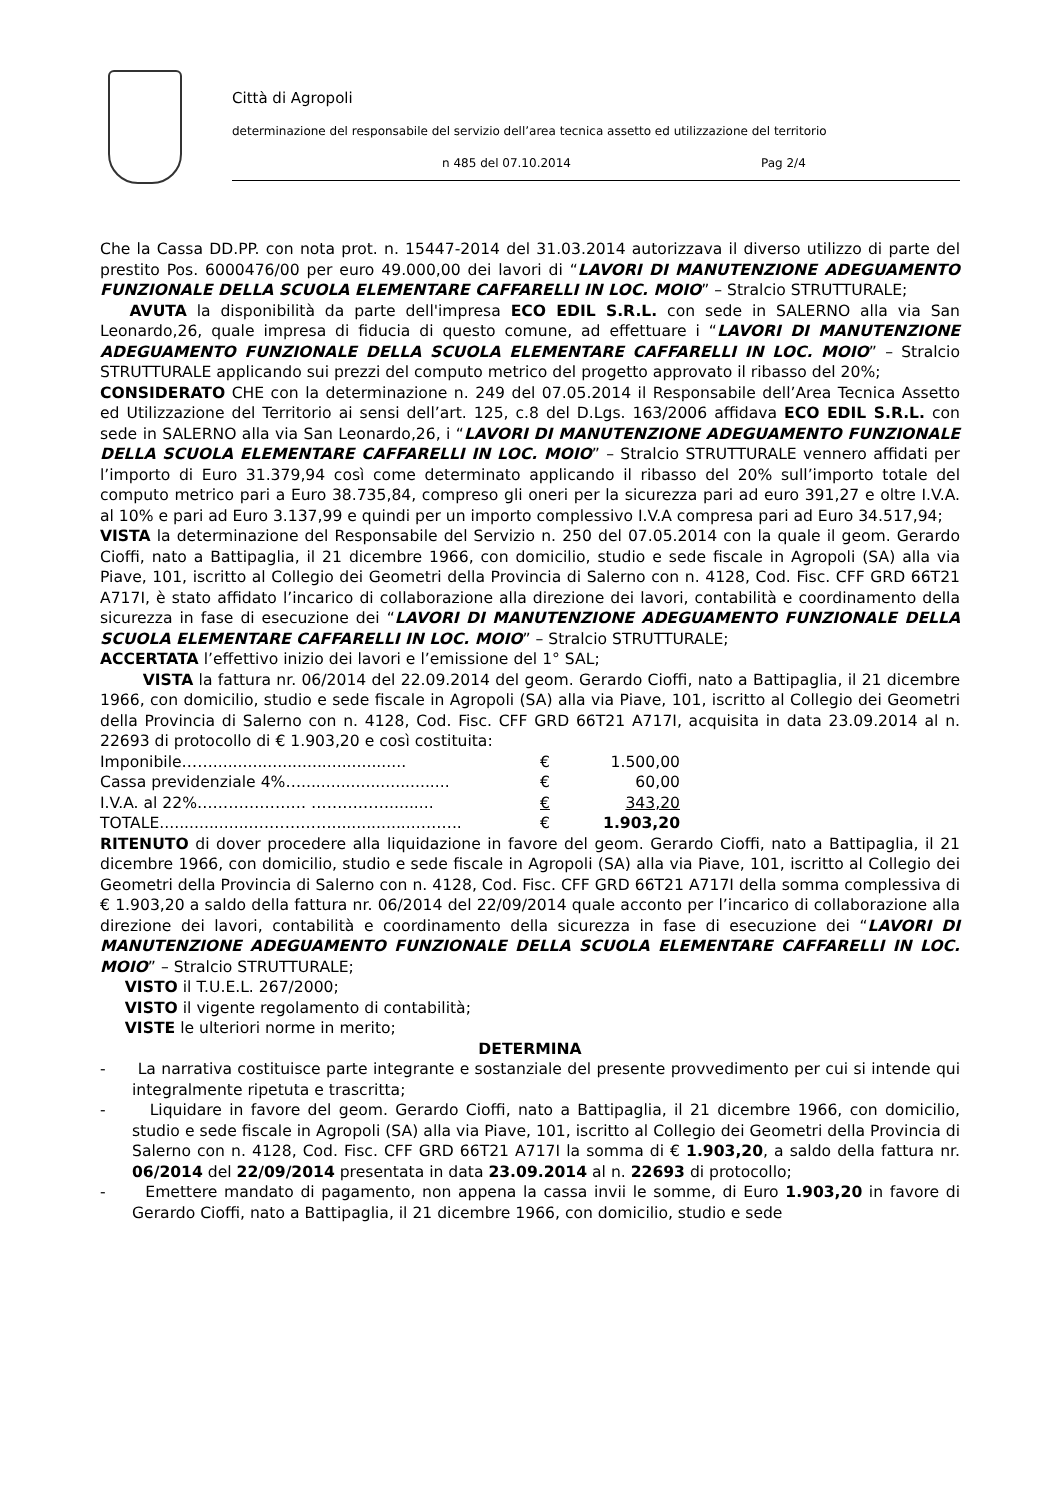Città di Agropoli
determinazione del responsabile del servizio dell’area tecnica assetto ed utilizzazione del territorio
n 485 del 07.10.2014 Pag 2/4
Che la Cassa DD.PP. con nota prot. n. 15447-2014 del 31.03.2014 autorizzava il diverso utilizzo di parte del prestito Pos. 6000476/00 per euro 49.000,00 dei lavori di “LAVORI DI MANUTENZIONE ADEGUAMENTO FUNZIONALE DELLA SCUOLA ELEMENTARE CAFFARELLI IN LOC. MOIO” – Stralcio STRUTTURALE;
AVUTA la disponibilità da parte dell'impresa ECO EDIL S.R.L. con sede in SALERNO alla via San Leonardo,26, quale impresa di fiducia di questo comune, ad effettuare i “LAVORI DI MANUTENZIONE ADEGUAMENTO FUNZIONALE DELLA SCUOLA ELEMENTARE CAFFARELLI IN LOC. MOIO” – Stralcio STRUTTURALE applicando sui prezzi del computo metrico del progetto approvato il ribasso del 20%;
CONSIDERATO CHE con la determinazione n. 249 del 07.05.2014 il Responsabile dell’Area Tecnica Assetto ed Utilizzazione del Territorio ai sensi dell’art. 125, c.8 del D.Lgs. 163/2006 affidava ECO EDIL S.R.L. con sede in SALERNO alla via San Leonardo,26, i “LAVORI DI MANUTENZIONE ADEGUAMENTO FUNZIONALE DELLA SCUOLA ELEMENTARE CAFFARELLI IN LOC. MOIO” – Stralcio STRUTTURALE vennero affidati per l’importo di Euro 31.379,94 così come determinato applicando il ribasso del 20% sull’importo totale del computo metrico pari a Euro 38.735,84, compreso gli oneri per la sicurezza pari ad euro 391,27 e oltre I.V.A. al 10% e pari ad Euro 3.137,99 e quindi per un importo complessivo I.V.A compresa pari ad Euro 34.517,94;
VISTA la determinazione del Responsabile del Servizio n. 250 del 07.05.2014 con la quale il geom. Gerardo Cioffi, nato a Battipaglia, il 21 dicembre 1966, con domicilio, studio e sede fiscale in Agropoli (SA) alla via Piave, 101, iscritto al Collegio dei Geometri della Provincia di Salerno con n. 4128, Cod. Fisc. CFF GRD 66T21 A717I, è stato affidato l’incarico di collaborazione alla direzione dei lavori, contabilità e coordinamento della sicurezza in fase di esecuzione dei “LAVORI DI MANUTENZIONE ADEGUAMENTO FUNZIONALE DELLA SCUOLA ELEMENTARE CAFFARELLI IN LOC. MOIO” – Stralcio STRUTTURALE;
ACCERTATA l’effettivo inizio dei lavori e l’emissione del 1° SAL;
VISTA la fattura nr. 06/2014 del 22.09.2014 del geom. Gerardo Cioffi, nato a Battipaglia, il 21 dicembre 1966, con domicilio, studio e sede fiscale in Agropoli (SA) alla via Piave, 101, iscritto al Collegio dei Geometri della Provincia di Salerno con n. 4128, Cod. Fisc. CFF GRD 66T21 A717I, acquisita in data 23.09.2014 al n. 22693 di protocollo di € 1.903,20 e così costituita:
| Imponibile……....................................... | € | 1.500,00 |
| Cassa previdenziale 4%….............................. | € | 60,00 |
| I.V.A. al 22%………………… ……………......... | € | 343,20 |
| TOTALE...................……………..................…….. | € | 1.903,20 |
RITENUTO di dover procedere alla liquidazione in favore del geom. Gerardo Cioffi, nato a Battipaglia, il 21 dicembre 1966, con domicilio, studio e sede fiscale in Agropoli (SA) alla via Piave, 101, iscritto al Collegio dei Geometri della Provincia di Salerno con n. 4128, Cod. Fisc. CFF GRD 66T21 A717I della somma complessiva di € 1.903,20 a saldo della fattura nr. 06/2014 del 22/09/2014 quale acconto per l’incarico di collaborazione alla direzione dei lavori, contabilità e coordinamento della sicurezza in fase di esecuzione dei “LAVORI DI MANUTENZIONE ADEGUAMENTO FUNZIONALE DELLA SCUOLA ELEMENTARE CAFFARELLI IN LOC. MOIO” – Stralcio STRUTTURALE;
VISTO il T.U.E.L. 267/2000;
VISTO il vigente regolamento di contabilità;
VISTE le ulteriori norme in merito;
DETERMINA
- La narrativa costituisce parte integrante e sostanziale del presente provvedimento per cui si intende qui integralmente ripetuta e trascritta;
- Liquidare in favore del geom. Gerardo Cioffi, nato a Battipaglia, il 21 dicembre 1966, con domicilio, studio e sede fiscale in Agropoli (SA) alla via Piave, 101, iscritto al Collegio dei Geometri della Provincia di Salerno con n. 4128, Cod. Fisc. CFF GRD 66T21 A717I la somma di € 1.903,20, a saldo della fattura nr. 06/2014 del 22/09/2014 presentata in data 23.09.2014 al n. 22693 di protocollo;
- Emettere mandato di pagamento, non appena la cassa invii le somme, di Euro 1.903,20 in favore di Gerardo Cioffi, nato a Battipaglia, il 21 dicembre 1966, con domicilio, studio e sede